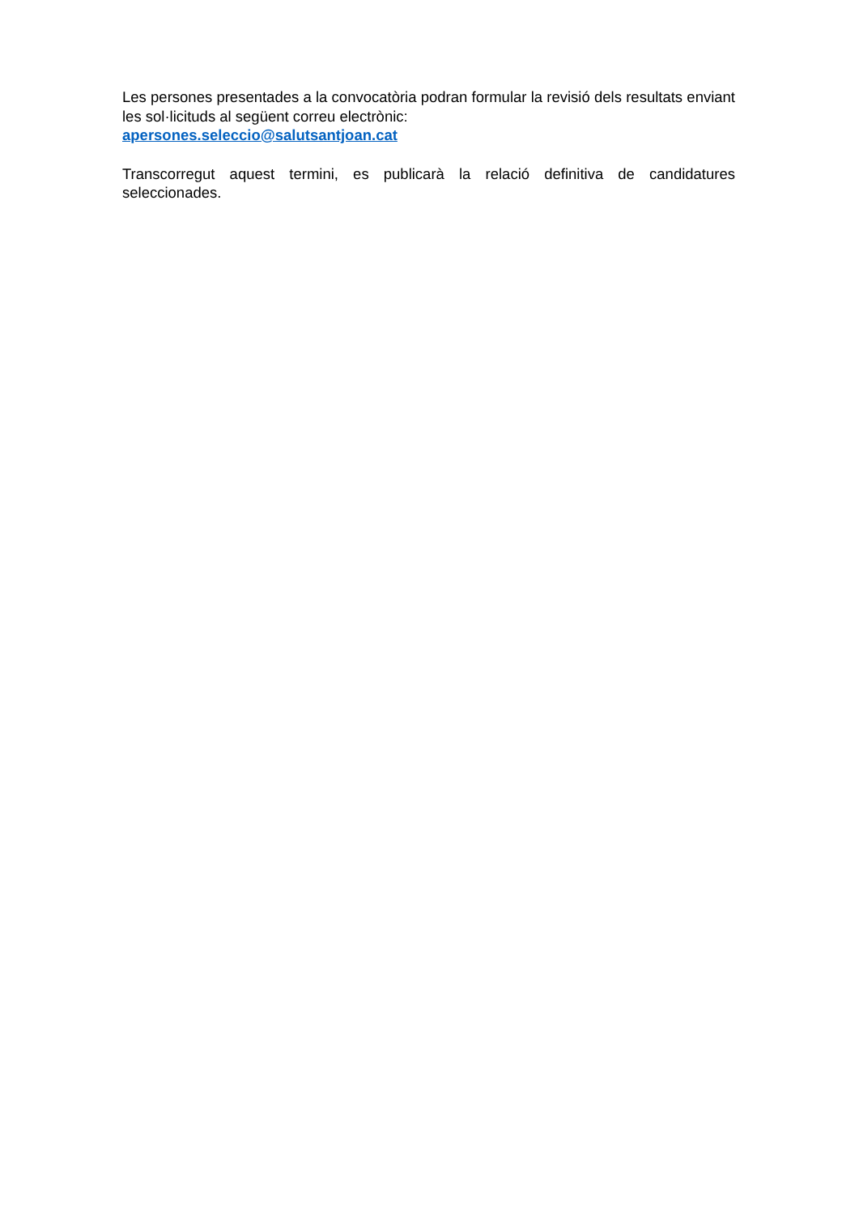Les persones presentades a la convocatòria podran formular la revisió dels resultats enviant les sol·licituds al següent correu electrònic:
apersones.seleccio@salutsantjoan.cat
Transcorregut aquest termini, es publicarà la relació definitiva de candidatures seleccionades.